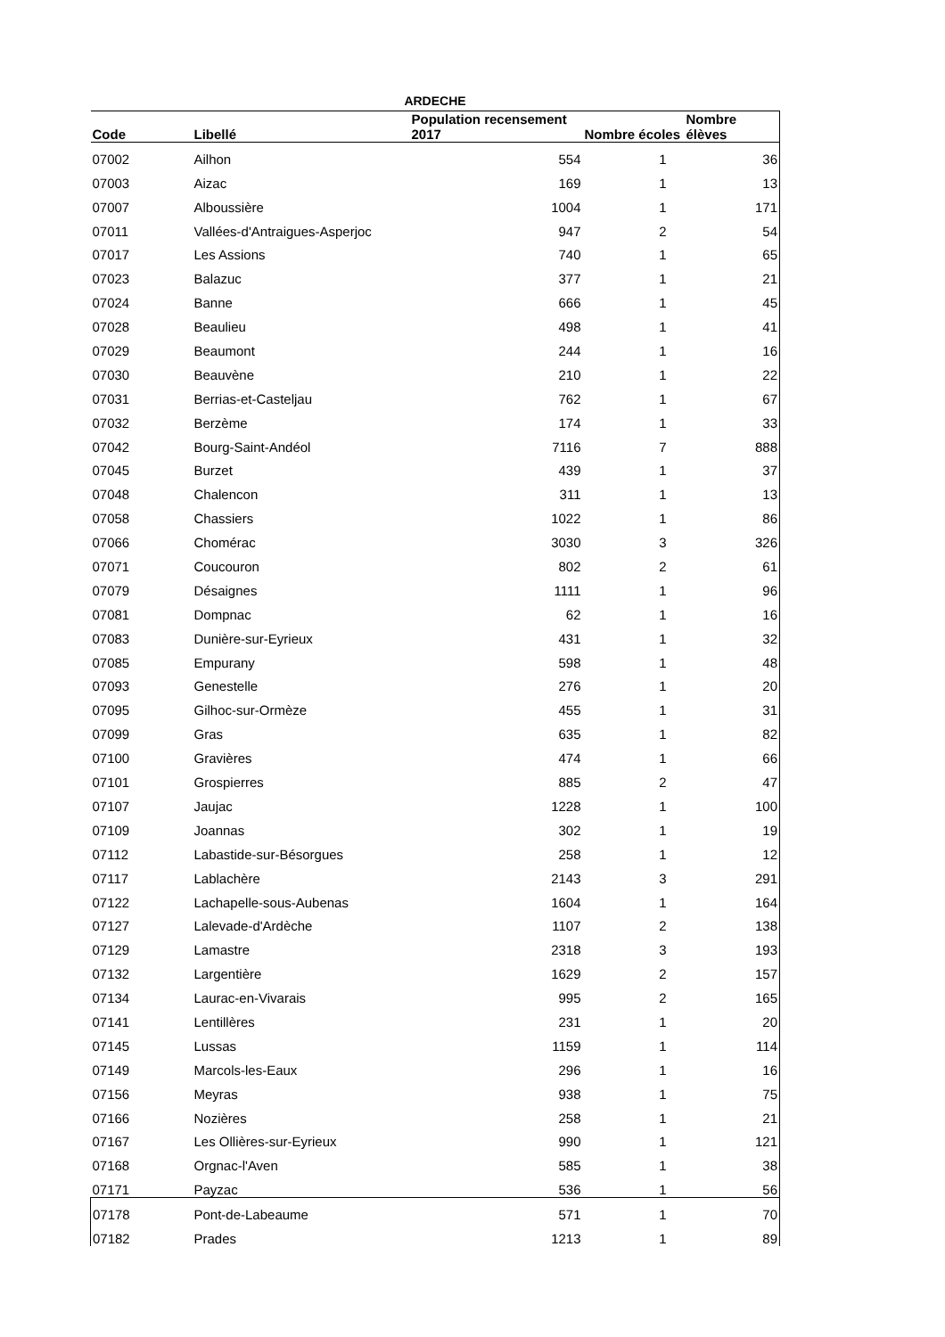ARDECHE
| Code | Libellé | Population recensement 2017 | Nombre écoles | Nombre élèves |
| --- | --- | --- | --- | --- |
| 07002 | Ailhon | 554 | 1 | 36 |
| 07003 | Aizac | 169 | 1 | 13 |
| 07007 | Alboussière | 1004 | 1 | 171 |
| 07011 | Vallées-d'Antraigues-Asperjoc | 947 | 2 | 54 |
| 07017 | Les Assions | 740 | 1 | 65 |
| 07023 | Balazuc | 377 | 1 | 21 |
| 07024 | Banne | 666 | 1 | 45 |
| 07028 | Beaulieu | 498 | 1 | 41 |
| 07029 | Beaumont | 244 | 1 | 16 |
| 07030 | Beauvène | 210 | 1 | 22 |
| 07031 | Berrias-et-Casteljau | 762 | 1 | 67 |
| 07032 | Berzème | 174 | 1 | 33 |
| 07042 | Bourg-Saint-Andéol | 7116 | 7 | 888 |
| 07045 | Burzet | 439 | 1 | 37 |
| 07048 | Chalencon | 311 | 1 | 13 |
| 07058 | Chassiers | 1022 | 1 | 86 |
| 07066 | Chomérac | 3030 | 3 | 326 |
| 07071 | Coucouron | 802 | 2 | 61 |
| 07079 | Désaignes | 1111 | 1 | 96 |
| 07081 | Dompnac | 62 | 1 | 16 |
| 07083 | Dunière-sur-Eyrieux | 431 | 1 | 32 |
| 07085 | Empurany | 598 | 1 | 48 |
| 07093 | Genestelle | 276 | 1 | 20 |
| 07095 | Gilhoc-sur-Ormèze | 455 | 1 | 31 |
| 07099 | Gras | 635 | 1 | 82 |
| 07100 | Gravières | 474 | 1 | 66 |
| 07101 | Grospierres | 885 | 2 | 47 |
| 07107 | Jaujac | 1228 | 1 | 100 |
| 07109 | Joannas | 302 | 1 | 19 |
| 07112 | Labastide-sur-Bésorgues | 258 | 1 | 12 |
| 07117 | Lablachère | 2143 | 3 | 291 |
| 07122 | Lachapelle-sous-Aubenas | 1604 | 1 | 164 |
| 07127 | Lalevade-d'Ardèche | 1107 | 2 | 138 |
| 07129 | Lamastre | 2318 | 3 | 193 |
| 07132 | Largentière | 1629 | 2 | 157 |
| 07134 | Laurac-en-Vivarais | 995 | 2 | 165 |
| 07141 | Lentillères | 231 | 1 | 20 |
| 07145 | Lussas | 1159 | 1 | 114 |
| 07149 | Marcols-les-Eaux | 296 | 1 | 16 |
| 07156 | Meyras | 938 | 1 | 75 |
| 07166 | Nozières | 258 | 1 | 21 |
| 07167 | Les Ollières-sur-Eyrieux | 990 | 1 | 121 |
| 07168 | Orgnac-l'Aven | 585 | 1 | 38 |
| 07171 | Payzac | 536 | 1 | 56 |
| 07178 | Pont-de-Labeaume | 571 | 1 | 70 |
| 07182 | Prades | 1213 | 1 | 89 |